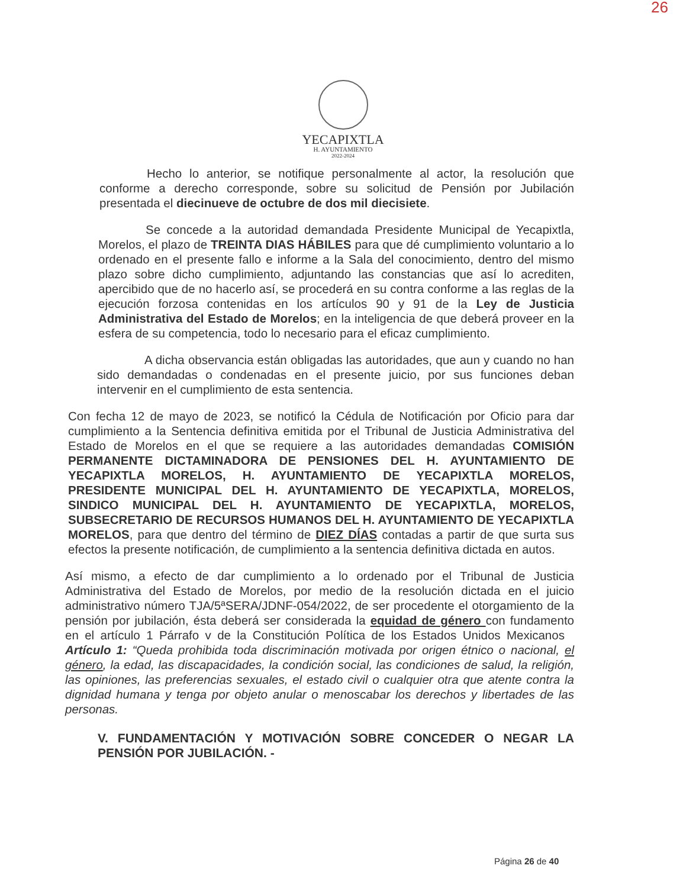26
YECAPIXTLA
H. AYUNTAMIENTO
2022-2024
Hecho lo anterior, se notifique personalmente al actor, la resolución que conforme a derecho corresponde, sobre su solicitud de Pensión por Jubilación presentada el diecinueve de octubre de dos mil diecisiete.
Se concede a la autoridad demandada Presidente Municipal de Yecapixtla, Morelos, el plazo de TREINTA DIAS HÁBILES para que dé cumplimiento voluntario a lo ordenado en el presente fallo e informe a la Sala del conocimiento, dentro del mismo plazo sobre dicho cumplimiento, adjuntando las constancias que así lo acrediten, apercibido que de no hacerlo así, se procederá en su contra conforme a las reglas de la ejecución forzosa contenidas en los artículos 90 y 91 de la Ley de Justicia Administrativa del Estado de Morelos; en la inteligencia de que deberá proveer en la esfera de su competencia, todo lo necesario para el eficaz cumplimiento.
A dicha observancia están obligadas las autoridades, que aun y cuando no han sido demandadas o condenadas en el presente juicio, por sus funciones deban intervenir en el cumplimiento de esta sentencia.
Con fecha 12 de mayo de 2023, se notificó la Cédula de Notificación por Oficio para dar cumplimiento a la Sentencia definitiva emitida por el Tribunal de Justicia Administrativa del Estado de Morelos en el que se requiere a las autoridades demandadas COMISIÓN PERMANENTE DICTAMINADORA DE PENSIONES DEL H. AYUNTAMIENTO DE YECAPIXTLA MORELOS, H. AYUNTAMIENTO DE YECAPIXTLA MORELOS, PRESIDENTE MUNICIPAL DEL H. AYUNTAMIENTO DE YECAPIXTLA, MORELOS, SINDICO MUNICIPAL DEL H. AYUNTAMIENTO DE YECAPIXTLA, MORELOS, SUBSECRETARIO DE RECURSOS HUMANOS DEL H. AYUNTAMIENTO DE YECAPIXTLA MORELOS, para que dentro del término de DIEZ DÍAS contadas a partir de que surta sus efectos la presente notificación, de cumplimiento a la sentencia definitiva dictada en autos.
Así mismo, a efecto de dar cumplimiento a lo ordenado por el Tribunal de Justicia Administrativa del Estado de Morelos, por medio de la resolución dictada en el juicio administrativo número TJA/5ªSERA/JDNF-054/2022, de ser procedente el otorgamiento de la pensión por jubilación, ésta deberá ser considerada la equidad de género con fundamento en el artículo 1 Párrafo v de la Constitución Política de los Estados Unidos Mexicanos Artículo 1: “Queda prohibida toda discriminación motivada por origen étnico o nacional, el género, la edad, las discapacidades, la condición social, las condiciones de salud, la religión, las opiniones, las preferencias sexuales, el estado civil o cualquier otra que atente contra la dignidad humana y tenga por objeto anular o menoscabar los derechos y libertades de las personas.
V. FUNDAMENTACIÓN Y MOTIVACIÓN SOBRE CONCEDER O NEGAR LA PENSIÓN POR JUBILACIÓN. -
Página 26 de 40